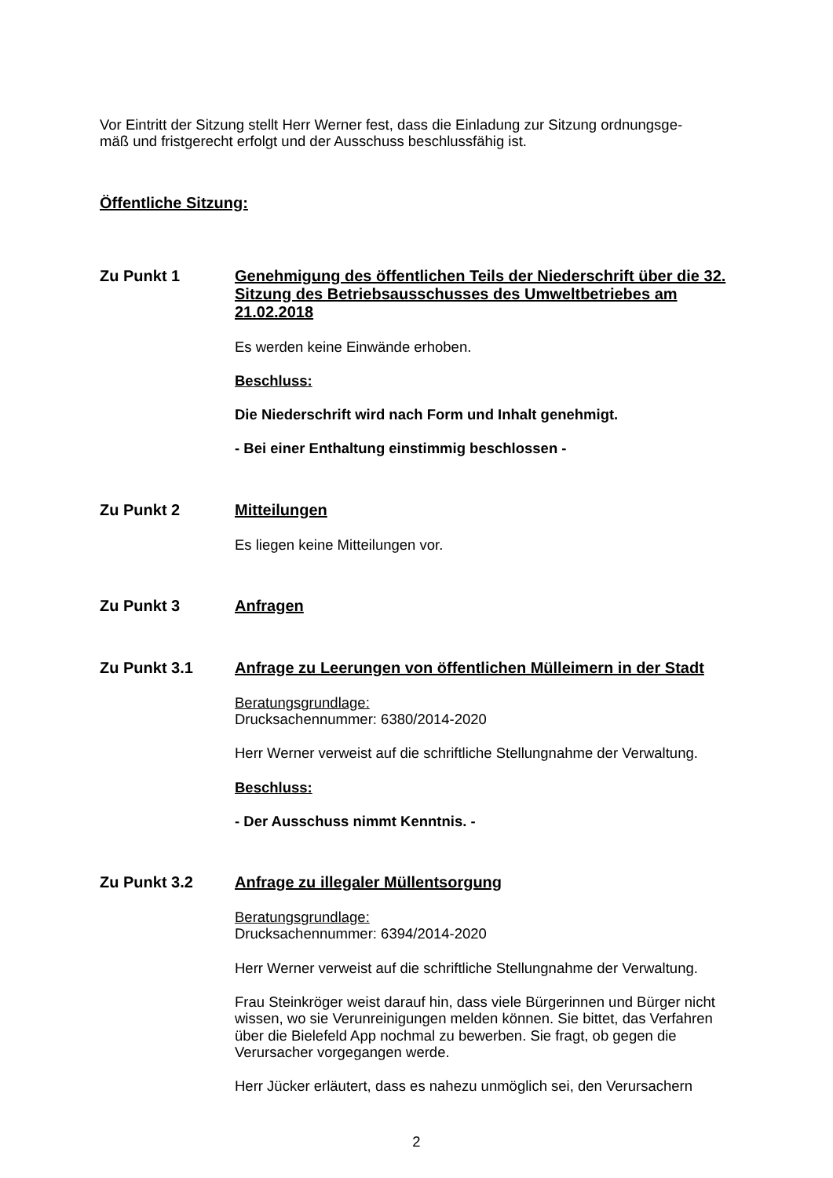Vor Eintritt der Sitzung stellt Herr Werner fest, dass die Einladung zur Sitzung ordnungsge-
mäß und fristgerecht erfolgt und der Ausschuss beschlussfähig ist.
Öffentliche Sitzung:
Zu Punkt 1 Genehmigung des öffentlichen Teils der Niederschrift über die 32. Sitzung des Betriebsausschusses des Umweltbetriebes am 21.02.2018
Es werden keine Einwände erhoben.
Beschluss:
Die Niederschrift wird nach Form und Inhalt genehmigt.
- Bei einer Enthaltung einstimmig beschlossen -
Zu Punkt 2 Mitteilungen
Es liegen keine Mitteilungen vor.
Zu Punkt 3 Anfragen
Zu Punkt 3.1 Anfrage zu Leerungen von öffentlichen Mülleimern in der Stadt
Beratungsgrundlage:
Drucksachennummer: 6380/2014-2020
Herr Werner verweist auf die schriftliche Stellungnahme der Verwaltung.
Beschluss:
- Der Ausschuss nimmt Kenntnis. -
Zu Punkt 3.2 Anfrage zu illegaler Müllentsorgung
Beratungsgrundlage:
Drucksachennummer: 6394/2014-2020
Herr Werner verweist auf die schriftliche Stellungnahme der Verwaltung.
Frau Steinkröger weist darauf hin, dass viele Bürgerinnen und Bürger nicht wissen, wo sie Verunreinigungen melden können. Sie bittet, das Verfahren über die Bielefeld App nochmal zu bewerben. Sie fragt, ob gegen die Verursacher vorgegangen werde.
Herr Jücker erläutert, dass es nahezu unmöglich sei, den Verursachern
2